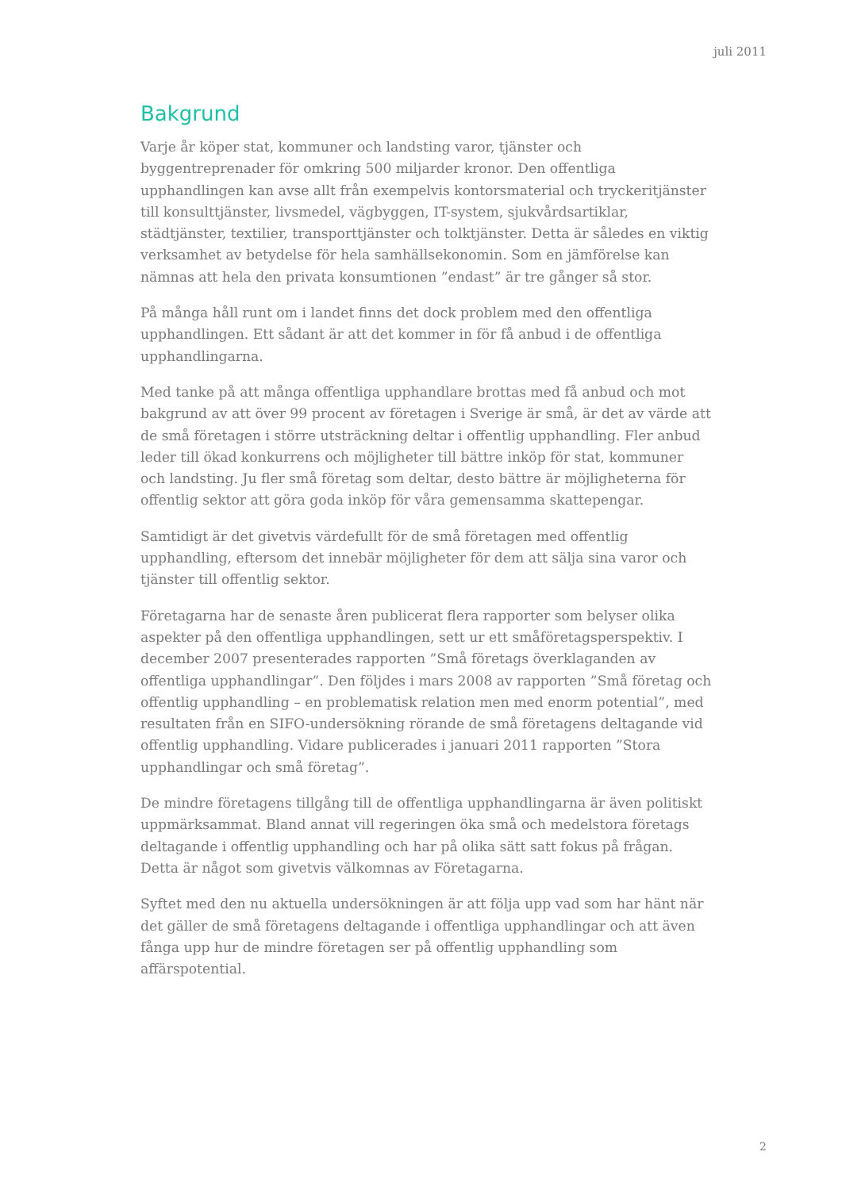juli 2011
Bakgrund
Varje år köper stat, kommuner och landsting varor, tjänster och byggentreprenader för omkring 500 miljarder kronor. Den offentliga upphandlingen kan avse allt från exempelvis kontorsmaterial och tryckeritjänster till konsulttjänster, livsmedel, vägbyggen, IT-system, sjukvårdsartiklar, städtjänster, textilier, transporttjänster och tolktjänster. Detta är således en viktig verksamhet av betydelse för hela samhällsekonomin. Som en jämförelse kan nämnas att hela den privata konsumtionen ”endast” är tre gånger så stor.
På många håll runt om i landet finns det dock problem med den offentliga upphandlingen. Ett sådant är att det kommer in för få anbud i de offentliga upphandlingarna.
Med tanke på att många offentliga upphandlare brottas med få anbud och mot bakgrund av att över 99 procent av företagen i Sverige är små, är det av värde att de små företagen i större utsträckning deltar i offentlig upphandling. Fler anbud leder till ökad konkurrens och möjligheter till bättre inköp för stat, kommuner och landsting. Ju fler små företag som deltar, desto bättre är möjligheterna för offentlig sektor att göra goda inköp för våra gemensamma skattepengar.
Samtidigt är det givetvis värdefullt för de små företagen med offentlig upphandling, eftersom det innebär möjligheter för dem att sälja sina varor och tjänster till offentlig sektor.
Företagarna har de senaste åren publicerat flera rapporter som belyser olika aspekter på den offentliga upphandlingen, sett ur ett småföretagsperspektiv. I december 2007 presenterades rapporten ”Små företags överklaganden av offentliga upphandlingar”. Den följdes i mars 2008 av rapporten ”Små företag och offentlig upphandling – en problematisk relation men med enorm potential”, med resultaten från en SIFO-undersökning rörande de små företagens deltagande vid offentlig upphandling. Vidare publicerades i januari 2011 rapporten ”Stora upphandlingar och små företag”.
De mindre företagens tillgång till de offentliga upphandlingarna är även politiskt uppmärksammat. Bland annat vill regeringen öka små och medelstora företags deltagande i offentlig upphandling och har på olika sätt satt fokus på frågan. Detta är något som givetvis välkomnas av Företagarna.
Syftet med den nu aktuella undersökningen är att följa upp vad som har hänt när det gäller de små företagens deltagande i offentliga upphandlingar och att även fånga upp hur de mindre företagen ser på offentlig upphandling som affärspotential.
2